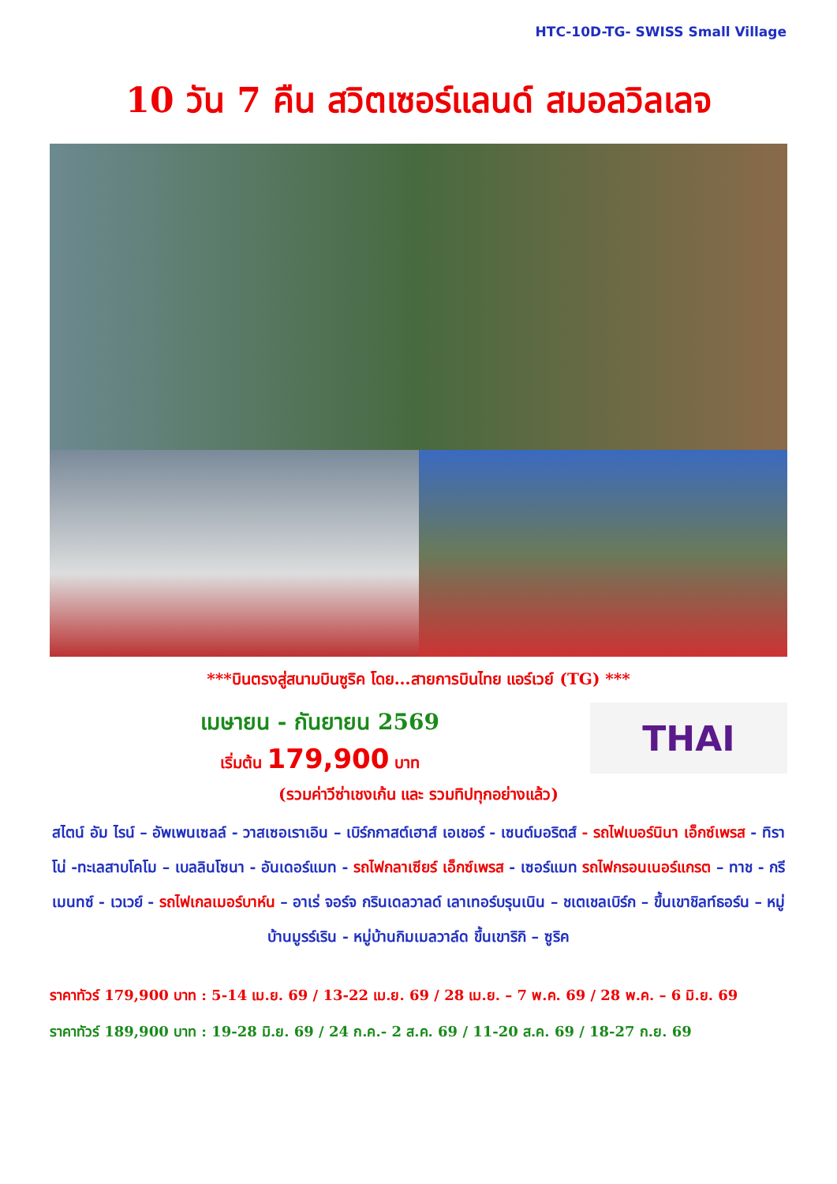HTC-10D-TG- SWISS Small Village
10 วัน 7 คืน สวิตเซอร์แลนด์ สมอลวิลเลจ
***บินตรงสู่สนามบินซูริค โดย...สายการบินไทย แอร์เวย์ (TG) ***
เมษายน - กันยายน 2569
เริ่มต้น 179,900 บาท
THAI
(รวมค่าวีซ่าเชงเก้น และ รวมทิปทุกอย่างแล้ว)
สไตน์ อัม ไรน์ – อัพเพนเซลล์ - วาสเซอเราเอิน – เบิร์กกาสต์เฮาส์ เอเชอร์ - เซนต์มอริตส์ - รถไฟเบอร์นินา เอ็กซ์เพรส - ทิราโน่ -ทะเลสาบโคโม – เบลลินโซนา - อันเดอร์แมท - รถไฟกลาเซียร์ เอ็กซ์เพรส - เซอร์แมท รถไฟกรอนเนอร์แกรต – ทาช - กรีเมนทซ์ - เวเวย์ - รถไฟเกลเมอร์บาห์น – อาเร่ จอร์จ กรินเดลวาลด์ เลาเทอร์บรุนเนิน – ชเตเชลเบิร์ก – ขึ้นเขาชิลท์ธอร์น – หมู่บ้านมูรร์เริน - หมู่บ้านกิมเมลวาล์ด ขึ้นเขาริกิ – ซูริค
ราคาทัวร์ 179,900 บาท : 5-14 เม.ย. 69 / 13-22 เม.ย. 69 / 28 เม.ย. – 7 พ.ค. 69 / 28 พ.ค. – 6 มิ.ย. 69
ราคาทัวร์ 189,900 บาท : 19-28 มิ.ย. 69 / 24 ก.ค.- 2 ส.ค. 69 / 11-20 ส.ค. 69 / 18-27 ก.ย. 69